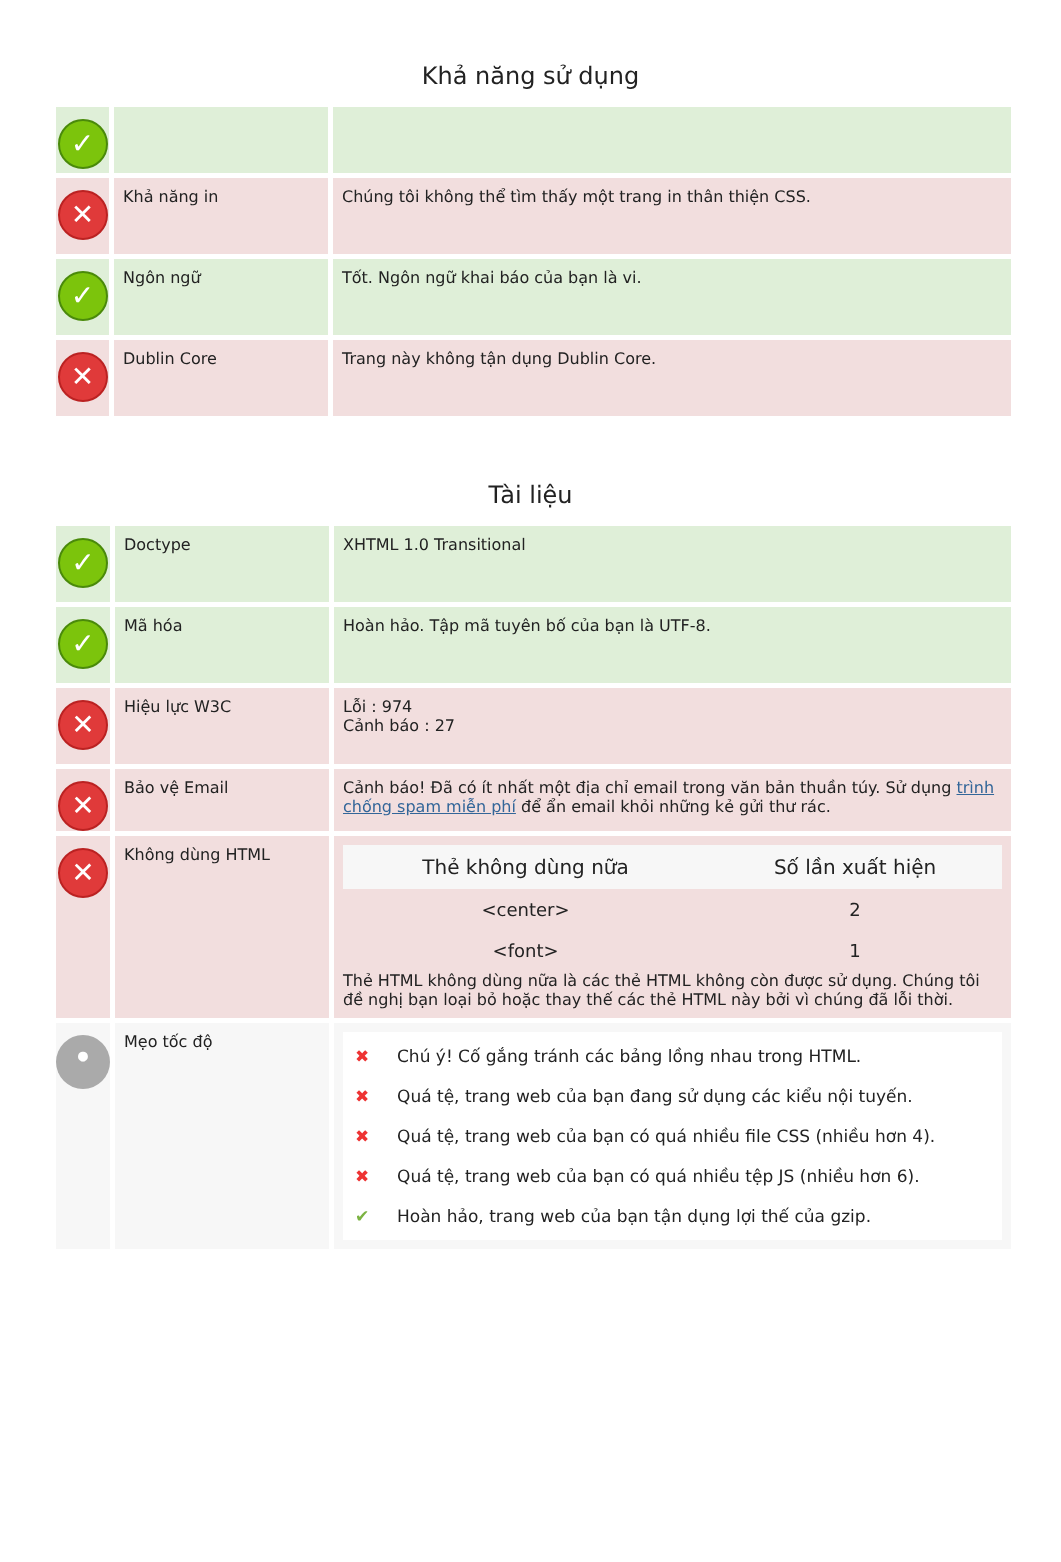Khả năng sử dụng
| ✓ | | |
| ✕ | Khả năng in | Chúng tôi không thể tìm thấy một trang in thân thiện CSS. |
| ✓ | Ngôn ngữ | Tốt. Ngôn ngữ khai báo của bạn là vi. |
| ✕ | Dublin Core | Trang này không tận dụng Dublin Core. |
Tài liệu
| ✓ | Doctype | XHTML 1.0 Transitional |
| ✓ | Mã hóa | Hoàn hảo. Tập mã tuyên bố của bạn là UTF-8. |
| ✕ | Hiệu lực W3C | Lỗi : 974 Cảnh báo : 27 |
| ✕ | Bảo vệ Email | Cảnh báo! Đã có ít nhất một địa chỉ email trong văn bản thuần túy. Sử dụng trình chống spam miễn phí để ẩn email khỏi những kẻ gửi thư rác. |
| ✕ | Không dùng HTML | / Thẻ không dùng nữa / Số lần xuất hiện / / --- / --- / / <center> / 2 / / <font> / 1 / Thẻ HTML không dùng nữa là các thẻ HTML không còn được sử dụng. Chúng tôi đề nghị bạn loại bỏ hoặc thay thế các thẻ HTML này bởi vì chúng đã lỗi thời. |
| • | Mẹo tốc độ | ✖ Chú ý! Cố gắng tránh các bảng lồng nhau trong HTML. ✖ Quá tệ, trang web của bạn đang sử dụng các kiểu nội tuyến. ✖ Quá tệ, trang web của bạn có quá nhiều file CSS (nhiều hơn 4). ✖ Quá tệ, trang web của bạn có quá nhiều tệp JS (nhiều hơn 6). ✔ Hoàn hảo, trang web của bạn tận dụng lợi thế của gzip. |